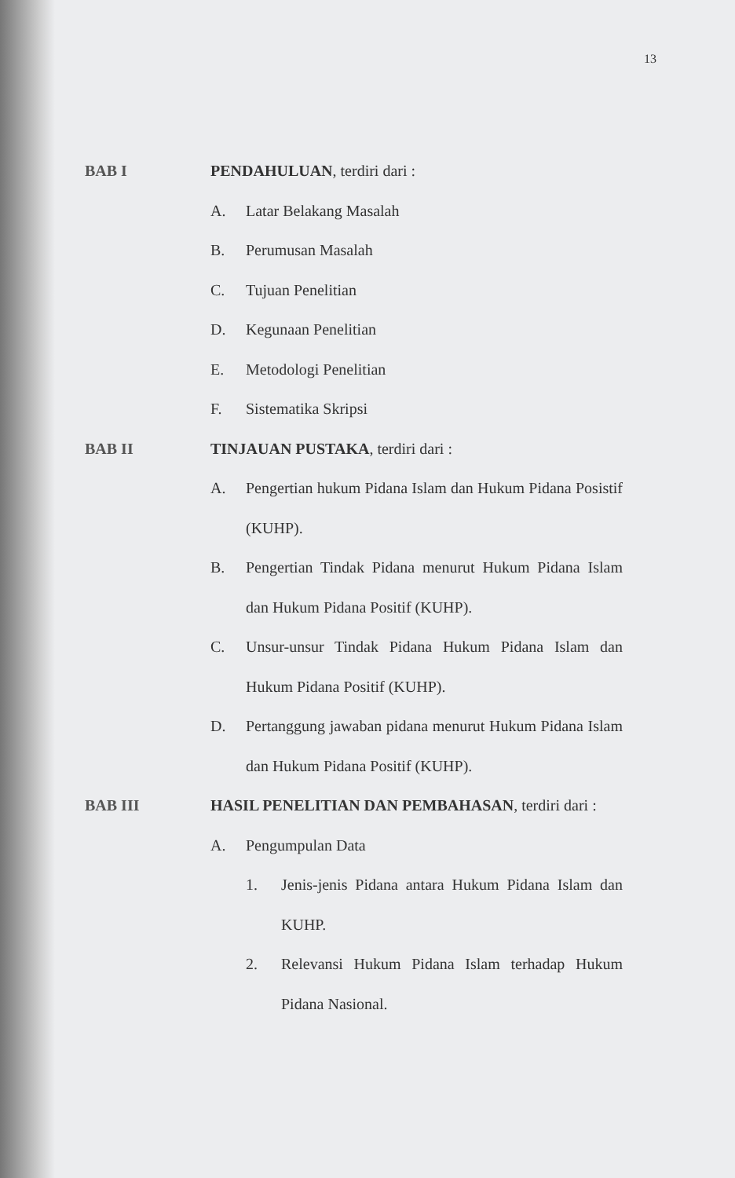13
BAB I PENDAHULUAN, terdiri dari :
A. Latar Belakang Masalah
B. Perumusan Masalah
C. Tujuan Penelitian
D. Kegunaan Penelitian
E. Metodologi Penelitian
F. Sistematika Skripsi
BAB II TINJAUAN PUSTAKA, terdiri dari :
A. Pengertian hukum Pidana Islam dan Hukum Pidana Posistif (KUHP).
B. Pengertian Tindak Pidana menurut Hukum Pidana Islam dan Hukum Pidana Positif (KUHP).
C. Unsur-unsur Tindak Pidana Hukum Pidana Islam dan Hukum Pidana Positif (KUHP).
D. Pertanggung jawaban pidana menurut Hukum Pidana Islam dan Hukum Pidana Positif (KUHP).
BAB III HASIL PENELITIAN DAN PEMBAHASAN, terdiri dari :
A. Pengumpulan Data
1. Jenis-jenis Pidana antara Hukum Pidana Islam dan KUHP.
2. Relevansi Hukum Pidana Islam terhadap Hukum Pidana Nasional.